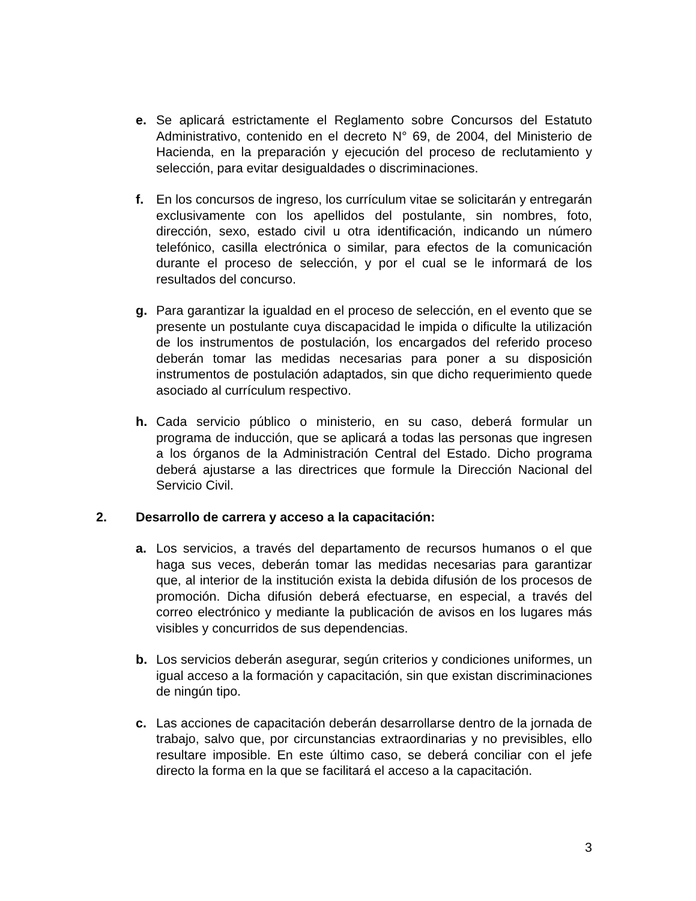e. Se aplicará estrictamente el Reglamento sobre Concursos del Estatuto Administrativo, contenido en el decreto N° 69, de 2004, del Ministerio de Hacienda, en la preparación y ejecución del proceso de reclutamiento y selección, para evitar desigualdades o discriminaciones.
f. En los concursos de ingreso, los currículum vitae se solicitarán y entregarán exclusivamente con los apellidos del postulante, sin nombres, foto, dirección, sexo, estado civil u otra identificación, indicando un número telefónico, casilla electrónica o similar, para efectos de la comunicación durante el proceso de selección, y por el cual se le informará de los resultados del concurso.
g. Para garantizar la igualdad en el proceso de selección, en el evento que se presente un postulante cuya discapacidad le impida o dificulte la utilización de los instrumentos de postulación, los encargados del referido proceso deberán tomar las medidas necesarias para poner a su disposición instrumentos de postulación adaptados, sin que dicho requerimiento quede asociado al currículum respectivo.
h. Cada servicio público o ministerio, en su caso, deberá formular un programa de inducción, que se aplicará a todas las personas que ingresen a los órganos de la Administración Central del Estado. Dicho programa deberá ajustarse a las directrices que formule la Dirección Nacional del Servicio Civil.
2. Desarrollo de carrera y acceso a la capacitación:
a. Los servicios, a través del departamento de recursos humanos o el que haga sus veces, deberán tomar las medidas necesarias para garantizar que, al interior de la institución exista la debida difusión de los procesos de promoción. Dicha difusión deberá efectuarse, en especial, a través del correo electrónico y mediante la publicación de avisos en los lugares más visibles y concurridos de sus dependencias.
b. Los servicios deberán asegurar, según criterios y condiciones uniformes, un igual acceso a la formación y capacitación, sin que existan discriminaciones de ningún tipo.
c. Las acciones de capacitación deberán desarrollarse dentro de la jornada de trabajo, salvo que, por circunstancias extraordinarias y no previsibles, ello resultare imposible. En este último caso, se deberá conciliar con el jefe directo la forma en la que se facilitará el acceso a la capacitación.
3